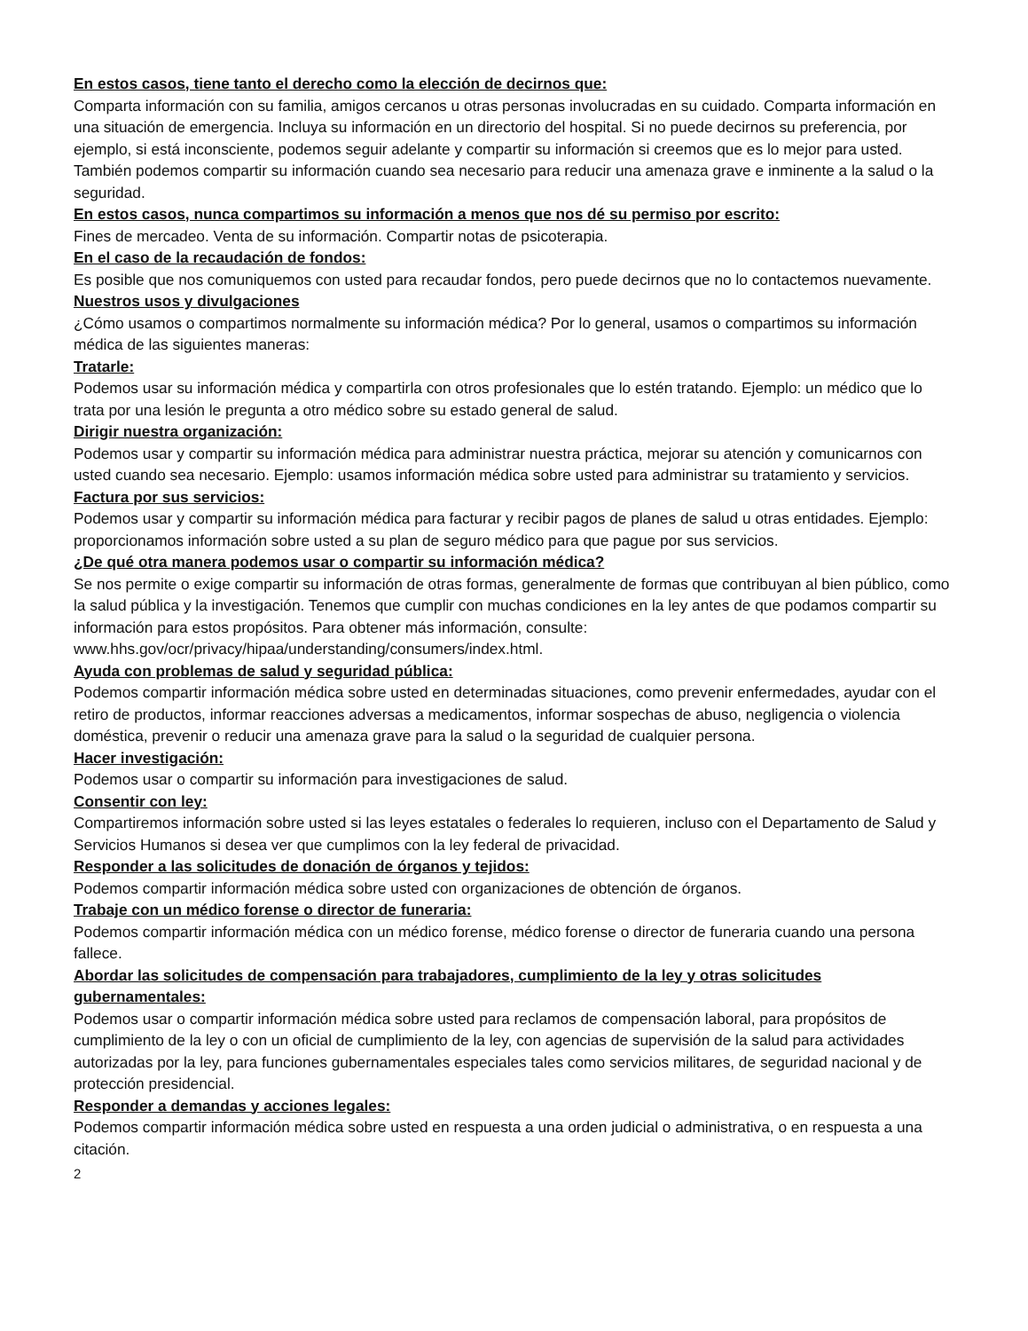En estos casos, tiene tanto el derecho como la elección de decirnos que:
Comparta información con su familia, amigos cercanos u otras personas involucradas en su cuidado. Comparta información en una situación de emergencia. Incluya su información en un directorio del hospital. Si no puede decirnos su preferencia, por ejemplo, si está inconsciente, podemos seguir adelante y compartir su información si creemos que es lo mejor para usted. También podemos compartir su información cuando sea necesario para reducir una amenaza grave e inminente a la salud o la seguridad.
En estos casos, nunca compartimos su información a menos que nos dé su permiso por escrito:
Fines de mercadeo. Venta de su información. Compartir notas de psicoterapia.
En el caso de la recaudación de fondos:
Es posible que nos comuniquemos con usted para recaudar fondos, pero puede decirnos que no lo contactemos nuevamente.
Nuestros usos y divulgaciones
¿Cómo usamos o compartimos normalmente su información médica? Por lo general, usamos o compartimos su información médica de las siguientes maneras:
Tratarle:
Podemos usar su información médica y compartirla con otros profesionales que lo estén tratando. Ejemplo: un médico que lo trata por una lesión le pregunta a otro médico sobre su estado general de salud.
Dirigir nuestra organización:
Podemos usar y compartir su información médica para administrar nuestra práctica, mejorar su atención y comunicarnos con usted cuando sea necesario. Ejemplo: usamos información médica sobre usted para administrar su tratamiento y servicios.
Factura por sus servicios:
Podemos usar y compartir su información médica para facturar y recibir pagos de planes de salud u otras entidades. Ejemplo: proporcionamos información sobre usted a su plan de seguro médico para que pague por sus servicios.
¿De qué otra manera podemos usar o compartir su información médica?
Se nos permite o exige compartir su información de otras formas, generalmente de formas que contribuyan al bien público, como la salud pública y la investigación. Tenemos que cumplir con muchas condiciones en la ley antes de que podamos compartir su información para estos propósitos. Para obtener más información, consulte: www.hhs.gov/ocr/privacy/hipaa/understanding/consumers/index.html.
Ayuda con problemas de salud y seguridad pública:
Podemos compartir información médica sobre usted en determinadas situaciones, como prevenir enfermedades, ayudar con el retiro de productos, informar reacciones adversas a medicamentos, informar sospechas de abuso, negligencia o violencia doméstica, prevenir o reducir una amenaza grave para la salud o la seguridad de cualquier persona.
Hacer investigación:
Podemos usar o compartir su información para investigaciones de salud.
Consentir con ley:
Compartiremos información sobre usted si las leyes estatales o federales lo requieren, incluso con el Departamento de Salud y Servicios Humanos si desea ver que cumplimos con la ley federal de privacidad.
Responder a las solicitudes de donación de órganos y tejidos:
Podemos compartir información médica sobre usted con organizaciones de obtención de órganos.
Trabaje con un médico forense o director de funeraria:
Podemos compartir información médica con un médico forense, médico forense o director de funeraria cuando una persona fallece.
Abordar las solicitudes de compensación para trabajadores, cumplimiento de la ley y otras solicitudes gubernamentales:
Podemos usar o compartir información médica sobre usted para reclamos de compensación laboral, para propósitos de cumplimiento de la ley o con un oficial de cumplimiento de la ley, con agencias de supervisión de la salud para actividades autorizadas por la ley, para funciones gubernamentales especiales tales como servicios militares, de seguridad nacional y de protección presidencial.
Responder a demandas y acciones legales:
Podemos compartir información médica sobre usted en respuesta a una orden judicial o administrativa, o en respuesta a una citación.
2